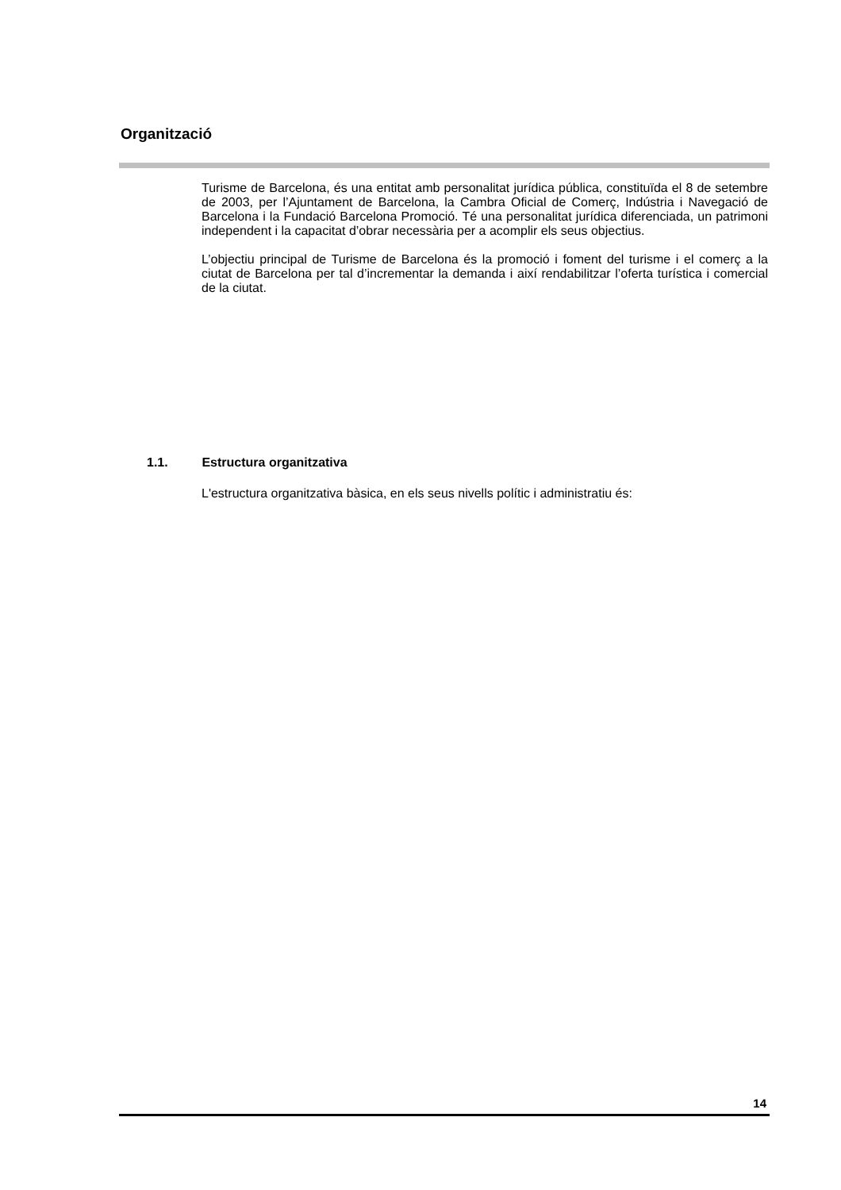Organització
Turisme de Barcelona, és una entitat amb personalitat jurídica pública, constituïda el 8 de setembre de 2003, per l’Ajuntament de Barcelona, la Cambra Oficial de Comerç, Indústria i Navegació de Barcelona i la Fundació Barcelona Promoció. Té una personalitat jurídica diferenciada, un patrimoni independent i la capacitat d’obrar necessària per a acomplir els seus objectius.
L’objectiu principal de Turisme de Barcelona és la promoció i foment del turisme i el comerç a la ciutat de Barcelona per tal d’incrementar la demanda i així rendabilitzar l’oferta turística i comercial de la ciutat.
1.1. Estructura organitzativa
L'estructura organitzativa bàsica, en els seus nivells polític i administratiu és:
14